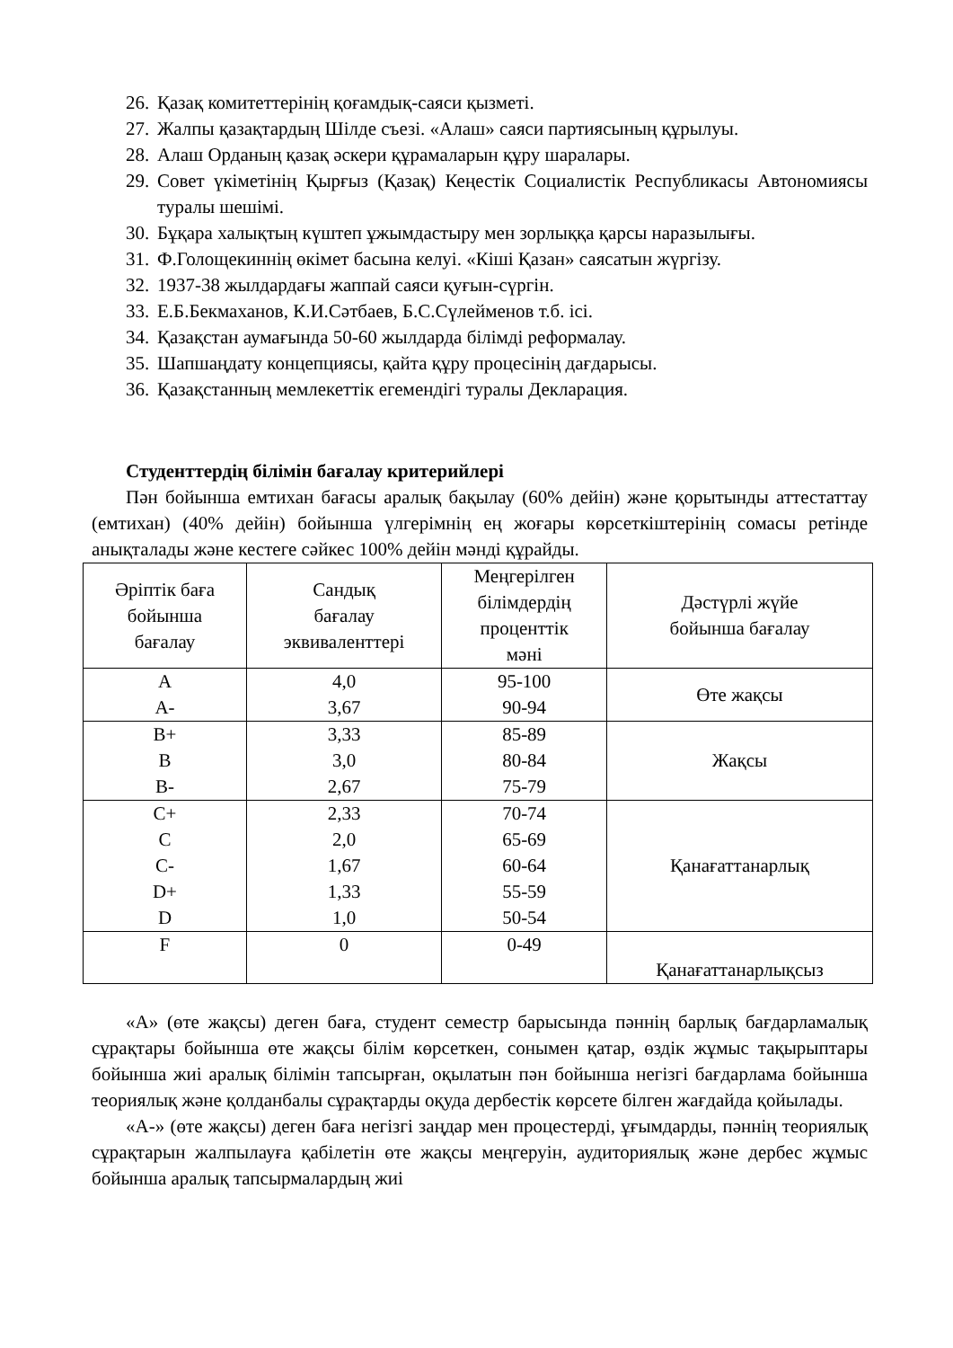26. Қазақ комитеттерінің қоғамдық-саяси қызметі.
27. Жалпы қазақтардың Шілде съезі. «Алаш» саяси партиясының құрылуы.
28. Алаш Орданың қазақ әскери құрамаларын құру шаралары.
29. Совет үкіметінің Қырғыз (Қазақ) Кеңестік Социалистік Республикасы Автономиясы туралы шешімі.
30. Бұқара халықтың күштеп ұжымдастыру мен зорлыққа қарсы наразылығы.
31. Ф.Голощекиннің өкімет басына келуі. «Кіші Қазан» саясатын жүргізу.
32. 1937-38 жылдардағы жаппай саяси қуғын-сүргін.
33. Е.Б.Бекмаханов, К.И.Сәтбаев, Б.С.Сүлейменов т.б. ісі.
34. Қазақстан аумағында 50-60 жылдарда білімді реформалау.
35. Шапшаңдату концепциясы, қайта құру процесінің дағдарысы.
36. Қазақстанның мемлекеттік егемендігі туралы Декларация.
Студенттердің білімін бағалау критерийлері
Пән бойынша емтихан бағасы аралық бақылау (60% дейін) және қорытынды аттестаттау (емтихан) (40% дейін) бойынша үлгерімнің ең жоғары көрсеткіштерінің сомасы ретінде анықталады және кестеге сәйкес 100% дейін мәнді құрайды.
| Әріптік баға бойынша бағалау | Сандық бағалау эквиваленттері | Меңгерілген білімдердің проценттік мәні | Дәстүрлі жүйе бойынша бағалау |
| --- | --- | --- | --- |
| A A- | 4,0 3,67 | 95-100 90-94 | Өте жақсы |
| B+ B B- | 3,33 3,0 2,67 | 85-89 80-84 75-79 | Жақсы |
| C+ C C- D+ D | 2,33 2,0 1,67 1,33 1,0 | 70-74 65-69 60-64 55-59 50-54 | Қанағаттанарлық |
| F | 0 | 0-49 | Қанағаттанарлықсыз |
«А» (өте жақсы) деген баға, студент семестр барысында пәннің барлық бағдарламалық сұрақтары бойынша өте жақсы білім көрсеткен, сонымен қатар, өздік жұмыс тақырыптары бойынша жиі аралық білімін тапсырған, оқылатын пән бойынша негізгі бағдарлама бойынша теориялық және қолданбалы сұрақтарды оқуда дербестік көрсете білген жағдайда қойылады.
«А-» (өте жақсы) деген баға негізгі заңдар мен процестерді, ұғымдарды, пәннің теориялық сұрақтарын жалпылауға қабілетін өте жақсы меңгеруін, аудиториялық және дербес жұмыс бойынша аралық тапсырмалардың жиі